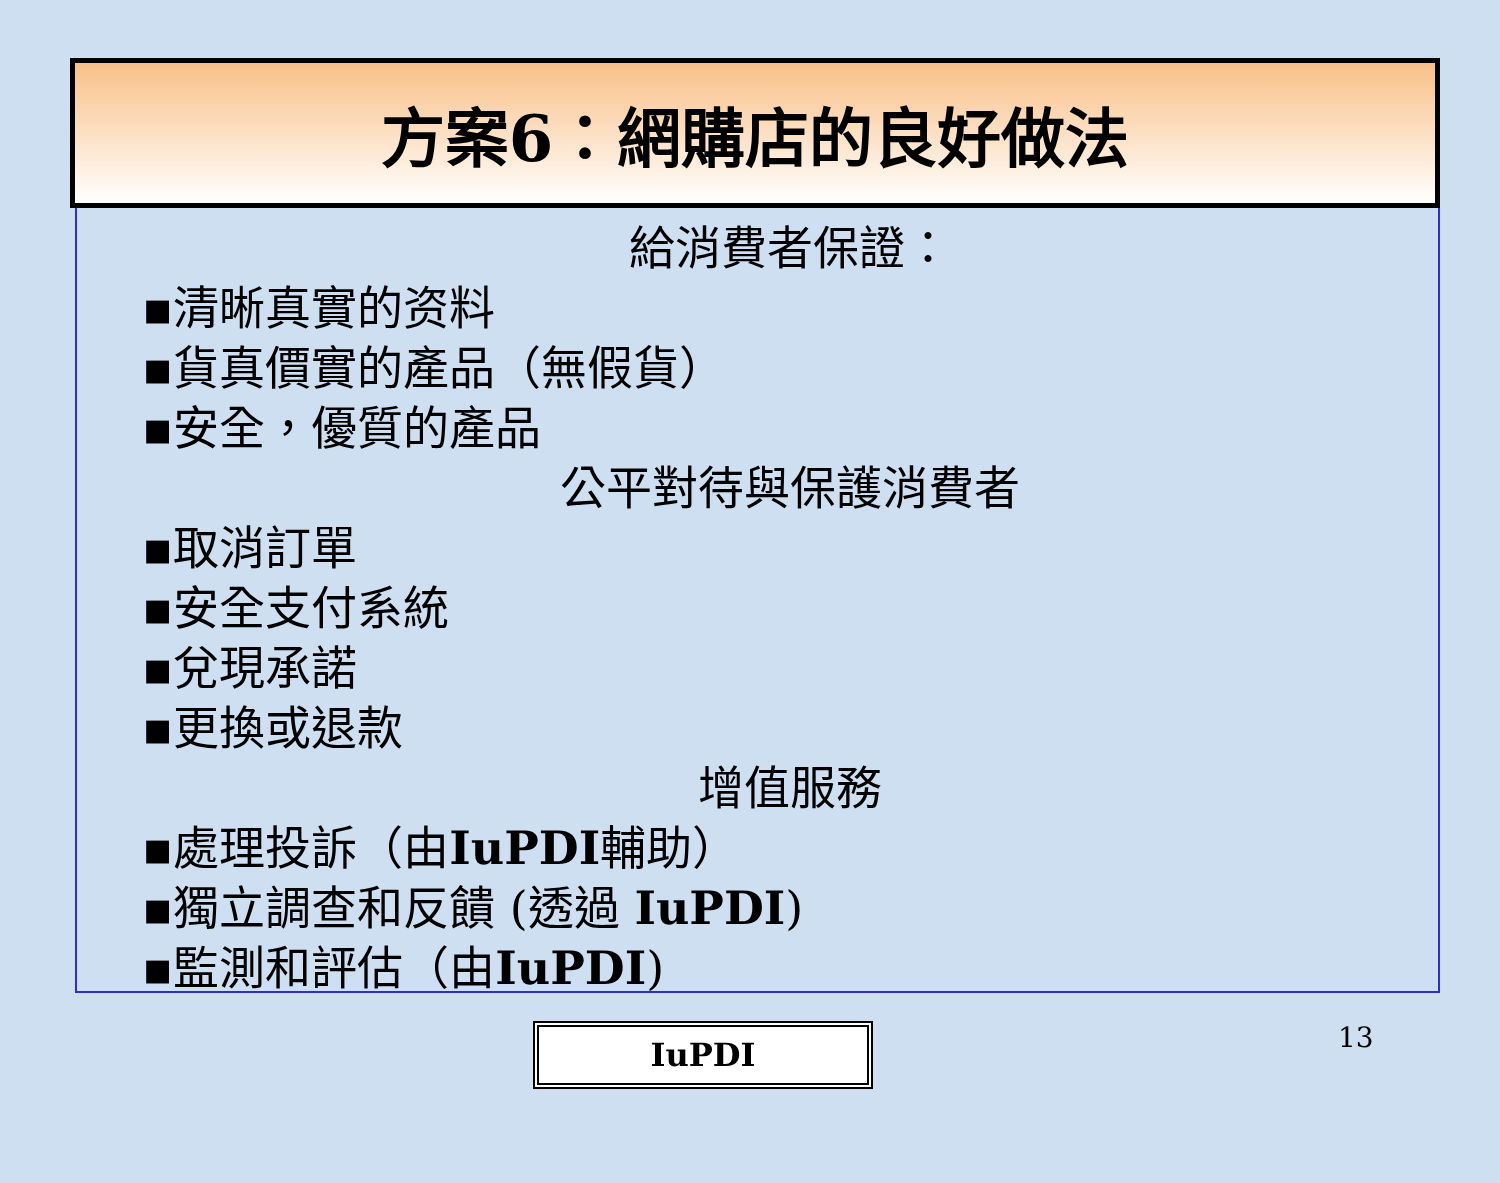方案6：網購店的良好做法
給消費者保證：
▪清晰真實的资料
▪貨真價實的產品（無假貨）
▪安全，優質的產品
公平對待與保護消費者
▪取消訂單
▪安全支付系統
▪兌現承諾
▪更換或退款
增值服務
▪處理投訴（由IuPDI輔助）
▪獨立調查和反饋 (透過 IuPDI)
▪監測和評估（由IuPDI)
IuPDI
13